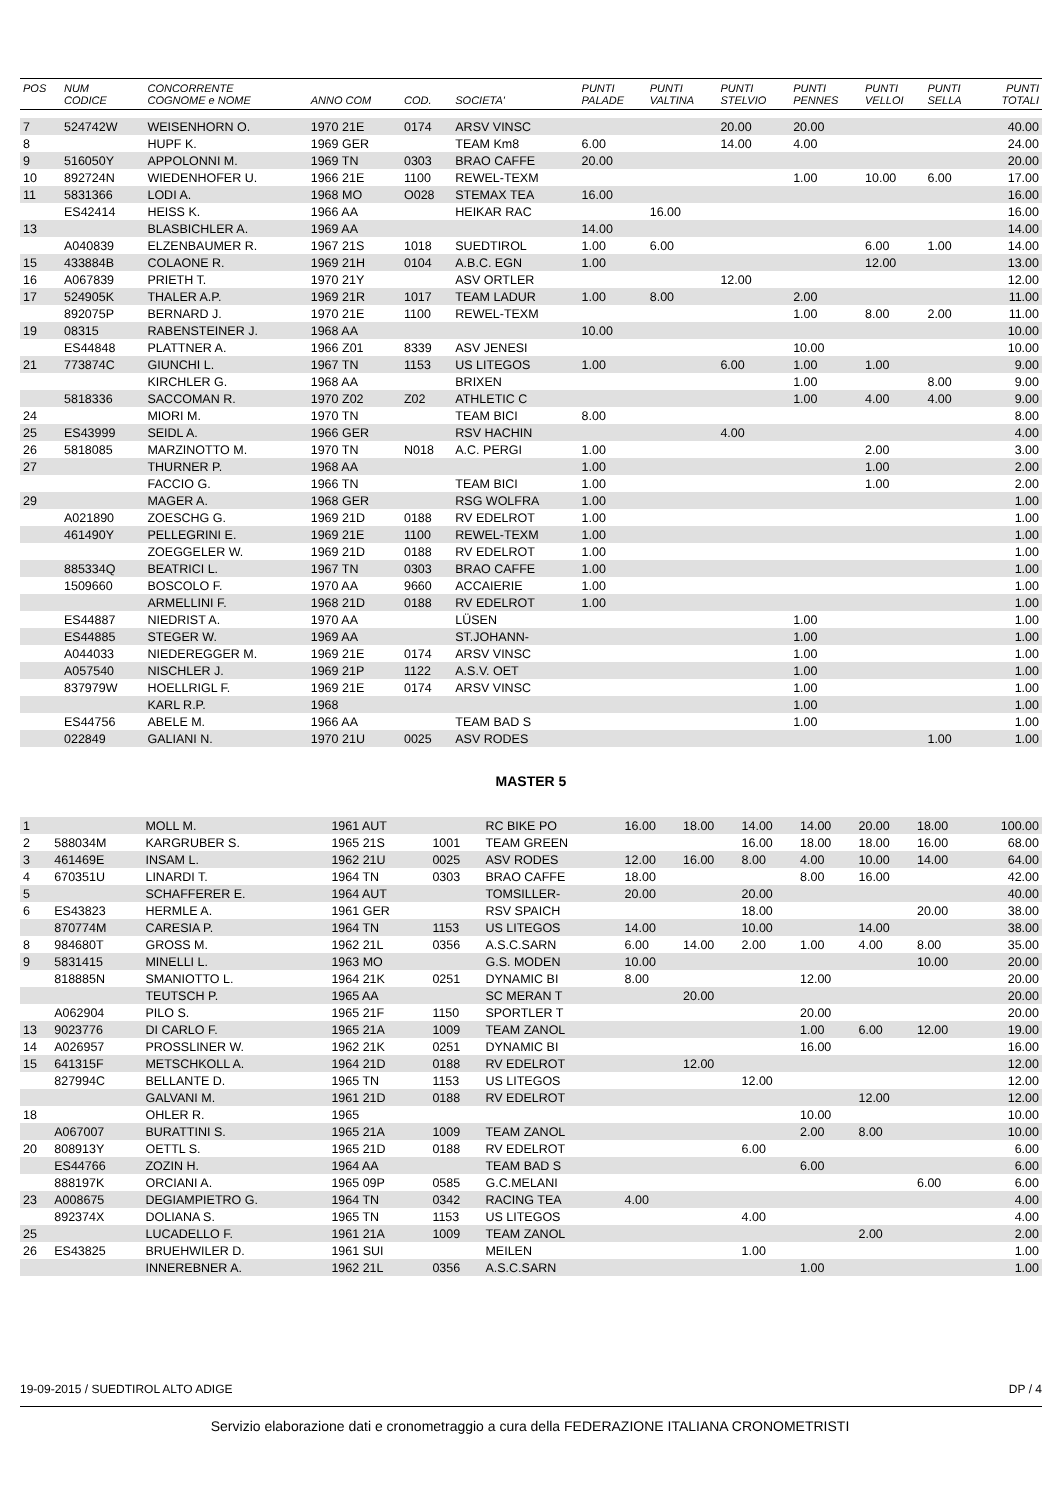| POS | NUM CODICE | CONCORRENTE COGNOME e NOME | ANNO COM | COD. | SOCIETA' | PUNTI PALADE | PUNTI VALTINA | PUNTI STELVIO | PUNTI PENNES | PUNTI VELLOI | PUNTI SELLA | PUNTI TOTALI |
| --- | --- | --- | --- | --- | --- | --- | --- | --- | --- | --- | --- | --- |
| 7 | 524742W | WEISENHORN O. | 1970 21E | 0174 | ARSV VINSC | | | 20.00 | 20.00 | | | 40.00 |
| 8 | | HUPF K. | 1969 GER | | TEAM Km8 | 6.00 | | 14.00 | 4.00 | | | 24.00 |
| 9 | 516050Y | APPOLONNI M. | 1969 TN | 0303 | BRAO CAFFE | 20.00 | | | | | | 20.00 |
| 10 | 892724N | WIEDENHOFER U. | 1966 21E | 1100 | REWEL-TEXM | | | | 1.00 | 10.00 | 6.00 | 17.00 |
| 11 | 5831366 | LODI A. | 1968 MO | O028 | STEMAX TEA | 16.00 | | | | | | 16.00 |
| | ES42414 | HEISS K. | 1966 AA | | HEIKAR RAC | | 16.00 | | | | | 16.00 |
| 13 | | BLASBICHLER A. | 1969 AA | | | 14.00 | | | | | | 14.00 |
| | A040839 | ELZENBAUMER R. | 1967 21S | 1018 | SUEDTIROL | 1.00 | 6.00 | | | 6.00 | 1.00 | 14.00 |
| 15 | 433884B | COLAONE R. | 1969 21H | 0104 | A.B.C. EGN | 1.00 | | | | 12.00 | | 13.00 |
| 16 | A067839 | PRIETH T. | 1970 21Y | | ASV ORTLER | | | 12.00 | | | | 12.00 |
| 17 | 524905K | THALER A.P. | 1969 21R | 1017 | TEAM LADUR | 1.00 | 8.00 | | 2.00 | | | 11.00 |
| | 892075P | BERNARD J. | 1970 21E | 1100 | REWEL-TEXM | | | | 1.00 | 8.00 | 2.00 | 11.00 |
| 19 | 08315 | RABENSTEINER J. | 1968 AA | | | 10.00 | | | | | | 10.00 |
| | ES44848 | PLATTNER A. | 1966 Z01 | 8339 | ASV JENESI | | | | 10.00 | | | 10.00 |
| 21 | 773874C | GIUNCHI L. | 1967 TN | 1153 | US LITEGOS | 1.00 | | 6.00 | 1.00 | 1.00 | | 9.00 |
| | | KIRCHLER G. | 1968 AA | | BRIXEN | | | | 1.00 | | 8.00 | 9.00 |
| | 5818336 | SACCOMAN R. | 1970 Z02 | Z02 | ATHLETIC C | | | | 1.00 | 4.00 | 4.00 | 9.00 |
| 24 | | MIORI M. | 1970 TN | | TEAM BICI | 8.00 | | | | | | 8.00 |
| 25 | ES43999 | SEIDL A. | 1966 GER | | RSV HACHIN | | | 4.00 | | | | 4.00 |
| 26 | 5818085 | MARZINOTTO M. | 1970 TN | N018 | A.C. PERGI | 1.00 | | | | 2.00 | | 3.00 |
| 27 | | THURNER P. | 1968 AA | | | 1.00 | | | | 1.00 | | 2.00 |
| | | FACCIO G. | 1966 TN | | TEAM BICI | 1.00 | | | | 1.00 | | 2.00 |
| 29 | | MAGER A. | 1968 GER | | RSG WOLFRA | 1.00 | | | | | | 1.00 |
| | A021890 | ZOESCHG G. | 1969 21D | 0188 | RV EDELROT | 1.00 | | | | | | 1.00 |
| | 461490Y | PELLEGRINI E. | 1969 21E | 1100 | REWEL-TEXM | 1.00 | | | | | | 1.00 |
| | | ZOEGGELER W. | 1969 21D | 0188 | RV EDELROT | 1.00 | | | | | | 1.00 |
| | 885334Q | BEATRICI L. | 1967 TN | 0303 | BRAO CAFFE | 1.00 | | | | | | 1.00 |
| | 1509660 | BOSCOLO F. | 1970 AA | 9660 | ACCAIERIE | 1.00 | | | | | | 1.00 |
| | | ARMELLINI F. | 1968 21D | 0188 | RV EDELROT | 1.00 | | | | | | 1.00 |
| | ES44887 | NIEDRIST A. | 1970 AA | | LÜSEN | | | | 1.00 | | | 1.00 |
| | ES44885 | STEGER W. | 1969 AA | | ST.JOHANN- | | | | 1.00 | | | 1.00 |
| | A044033 | NIEDEREGGER M. | 1969 21E | 0174 | ARSV VINSC | | | | 1.00 | | | 1.00 |
| | A057540 | NISCHLER J. | 1969 21P | 1122 | A.S.V. OET | | | | 1.00 | | | 1.00 |
| | 837979W | HOELLRIGL F. | 1969 21E | 0174 | ARSV VINSC | | | | 1.00 | | | 1.00 |
| | | KARL R.P. | 1968 | | | | | | 1.00 | | | 1.00 |
| | ES44756 | ABELE M. | 1966 AA | | TEAM BAD S | | | | 1.00 | | | 1.00 |
| | 022849 | GALIANI N. | 1970 21U | 0025 | ASV RODES | | | | | | 1.00 | 1.00 |
MASTER 5
| 1 | | MOLL M. | 1961 AUT | | RC BIKE PO | 16.00 | 18.00 | 14.00 | 14.00 | 20.00 | 18.00 | 100.00 |
| 2 | 588034M | KARGRUBER S. | 1965 21S | 1001 | TEAM GREEN | | | 16.00 | 18.00 | 18.00 | 16.00 | 68.00 |
| 3 | 461469E | INSAM L. | 1962 21U | 0025 | ASV RODES | 12.00 | 16.00 | 8.00 | 4.00 | 10.00 | 14.00 | 64.00 |
| 4 | 670351U | LINARDI T. | 1964 TN | 0303 | BRAO CAFFE | 18.00 | | | 8.00 | 16.00 | | 42.00 |
| 5 | | SCHAFFERER E. | 1964 AUT | | TOMSILLER- | 20.00 | | 20.00 | | | | 40.00 |
| 6 | ES43823 | HERMLE A. | 1961 GER | | RSV SPAICH | | | 18.00 | | | 20.00 | 38.00 |
| | 870774M | CARESIA P. | 1964 TN | 1153 | US LITEGOS | 14.00 | | 10.00 | | 14.00 | | 38.00 |
| 8 | 984680T | GROSS M. | 1962 21L | 0356 | A.S.C.SARN | 6.00 | 14.00 | 2.00 | 1.00 | 4.00 | 8.00 | 35.00 |
| 9 | 5831415 | MINELLI L. | 1963 MO | | G.S. MODEN | 10.00 | | | | | 10.00 | 20.00 |
| | 818885N | SMANIOTTO L. | 1964 21K | 0251 | DYNAMIC BI | 8.00 | | | 12.00 | | | 20.00 |
| | | TEUTSCH P. | 1965 AA | | SC MERAN T | | 20.00 | | | | | 20.00 |
| | A062904 | PILO S. | 1965 21F | 1150 | SPORTLER T | | | | 20.00 | | | 20.00 |
| 13 | 9023776 | DI CARLO F. | 1965 21A | 1009 | TEAM ZANOL | | | | 1.00 | 6.00 | 12.00 | 19.00 |
| 14 | A026957 | PROSSLINER W. | 1962 21K | 0251 | DYNAMIC BI | | | | 16.00 | | | 16.00 |
| 15 | 641315F | METSCHKOLL A. | 1964 21D | 0188 | RV EDELROT | | 12.00 | | | | | 12.00 |
| | 827994C | BELLANTE D. | 1965 TN | 1153 | US LITEGOS | | | 12.00 | | | | 12.00 |
| | | GALVANI M. | 1961 21D | 0188 | RV EDELROT | | | | | 12.00 | | 12.00 |
| 18 | | OHLER R. | 1965 | | | | | | 10.00 | | | 10.00 |
| | A067007 | BURATTINI S. | 1965 21A | 1009 | TEAM ZANOL | | | | 2.00 | 8.00 | | 10.00 |
| 20 | 808913Y | OETTL S. | 1965 21D | 0188 | RV EDELROT | | | 6.00 | | | | 6.00 |
| | ES44766 | ZOZIN H. | 1964 AA | | TEAM BAD S | | | | 6.00 | | | 6.00 |
| | 888197K | ORCIANI A. | 1965 09P | 0585 | G.C.MELANI | | | | | | 6.00 | 6.00 |
| 23 | A008675 | DEGIAMPIETRO G. | 1964 TN | 0342 | RACING TEA | 4.00 | | | | | | 4.00 |
| | 892374X | DOLIANA S. | 1965 TN | 1153 | US LITEGOS | | | 4.00 | | | | 4.00 |
| 25 | | LUCADELLO F. | 1961 21A | 1009 | TEAM ZANOL | | | | | 2.00 | | 2.00 |
| 26 | ES43825 | BRUEHWILER D. | 1961 SUI | | MEILEN | | | 1.00 | | | | 1.00 |
| | | INNEREBNER A. | 1962 21L | 0356 | A.S.C.SARN | | | | 1.00 | | | 1.00 |
19-09-2015 / SUEDTIROL ALTO ADIGE DP / 4
Servizio elaborazione dati e cronometraggio a cura della FEDERAZIONE ITALIANA CRONOMETRISTI